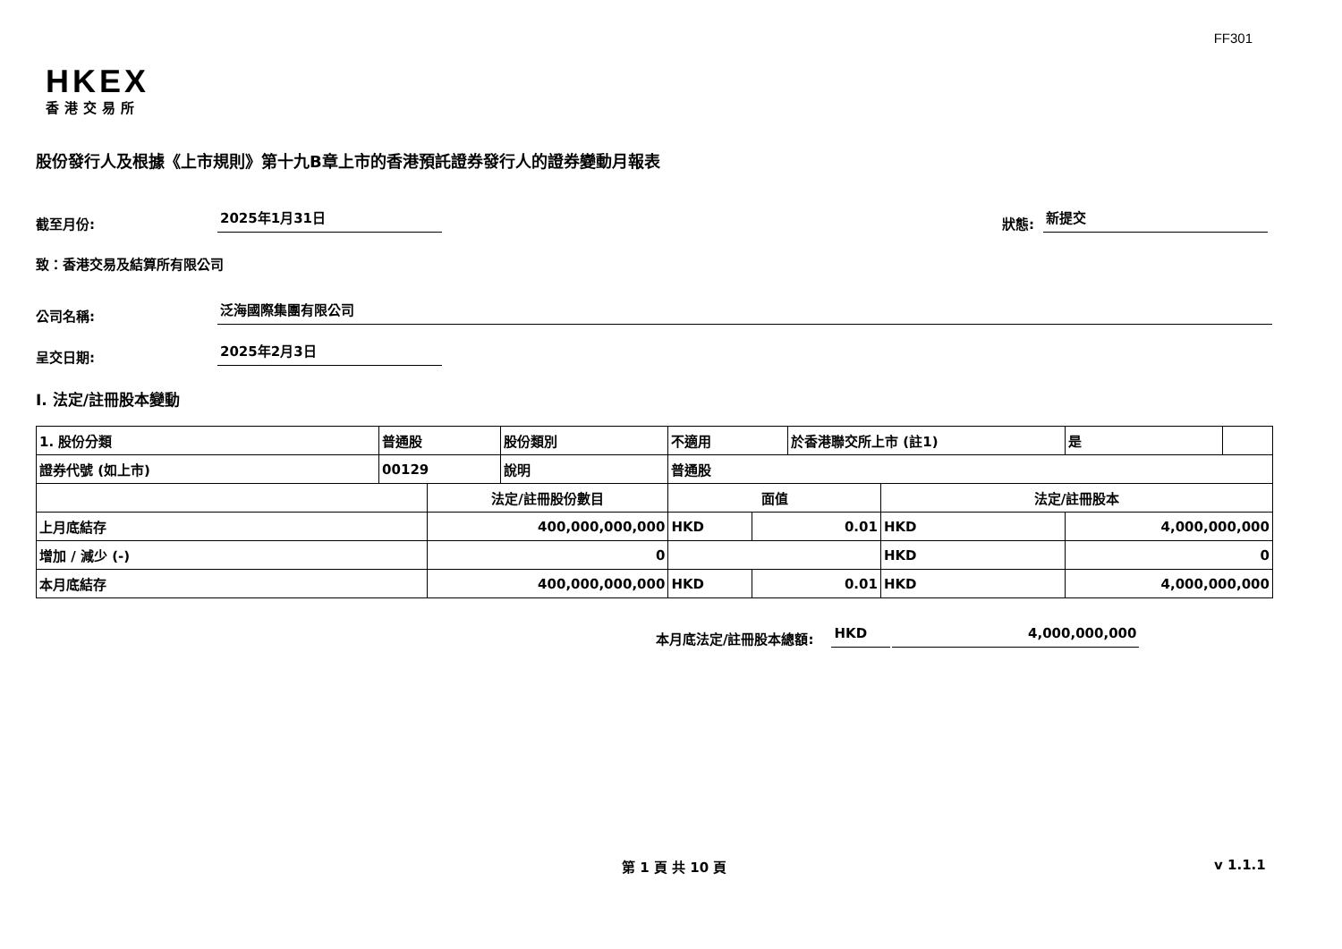FF301
HKEX
香港交易所
股份發行人及根據《上市規則》第十九B章上市的香港預託證券發行人的證券變動月報表
截至月份: 2025年1月31日 狀態: 新提交
致：香港交易及結算所有限公司
公司名稱: 泛海國際集團有限公司
呈交日期: 2025年2月3日
I. 法定/註冊股本變動
| 1. 股份分類 | 普通股 | | 股份類別 | 不適用 | | 於香港聯交所上市 (註1) | | 是 | |
| 證券代號 (如上市) | 00129 | | 說明 | 普通股 | | | | | |
| | | 法定/註冊股份數目 | | 面值 | | | 法定/註冊股本 | | |
| 上月底結存 | | 400,000,000,000 | | HKD | 0.01 | | HKD | 4,000,000,000 | |
| 增加 / 減少 (-) | | 0 | | | | | HKD | 0 | |
| 本月底結存 | | 400,000,000,000 | | HKD | 0.01 | | HKD | 4,000,000,000 | |
本月底法定/註冊股本總額: HKD 4,000,000,000
第 1 頁 共 10 頁 v 1.1.1